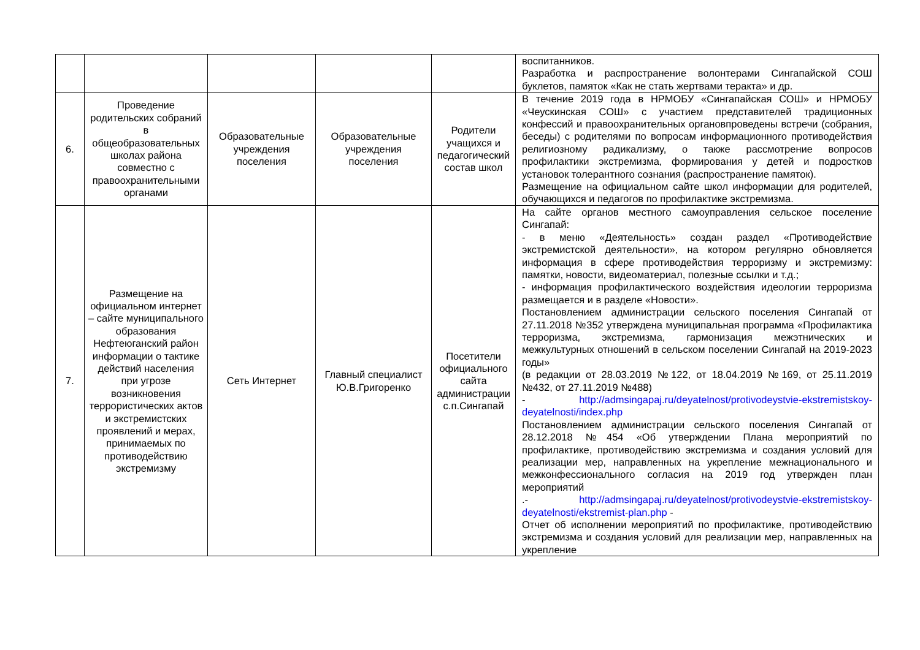| | | | | | воспитанников. Разработка и распространение волонтерами Сингапайской СОШ буклетов, памяток «Как не стать жертвами теракта» и др. |
| 6. | Проведение родительских собраний в общеобразовательных школах района совместно с правоохранительными органами | Образовательные учреждения поселения | Образовательные учреждения поселения | Родители учащихся и педагогический состав школ | В течение 2019 года в НРМОБУ «Сингапайская СОШ» и НРМОБУ «Чеускинская СОШ» с участием представителей традиционных конфессий и правоохранительных органовпроведены встречи (собрания, беседы) с родителями по вопросам информационного противодействия религиозному радикализму, о также рассмотрение вопросов профилактики экстремизма, формирования у детей и подростков установок толерантного сознания (распространение памяток). Размещение на официальном сайте школ информации для родителей, обучающихся и педагогов по профилактике экстремизма. |
| 7. | Размещение на официальном интернет – сайте муниципального образования Нефтеюганский район информации о тактике действий населения при угрозе возникновения террористических актов и экстремистских проявлений и мерах, принимаемых по противодействию экстремизму | Сеть Интернет | Главный специалист Ю.В.Григоренко | Посетители официального сайта администрации с.п.Сингапай | На сайте органов местного самоуправления сельское поселение Сингапай: - в меню «Деятельность» создан раздел «Противодействие экстремистской деятельности», на котором регулярно обновляется информация в сфере противодействия терроризму и экстремизму: памятки, новости, видеоматериал, полезные ссылки и т.д.; - информация профилактического воздействия идеологии терроризма размещается и в разделе «Новости». Постановлением администрации сельского поселения Сингапай от 27.11.2018 №352 утверждена муниципальная программа «Профилактика терроризма, экстремизма, гармонизация межэтнических и межкультурных отношений в сельском поселении Сингапай на 2019-2023 годы» (в редакции от 28.03.2019 №122, от 18.04.2019 №169, от 25.11.2019 №432, от 27.11.2019 №488) - http://admsingapaj.ru/deyatelnost/protivodeystvie-ekstremistskoy-deyatelnosti/index.php Постановлением администрации сельского поселения Сингапай от 28.12.2018 №454 «Об утверждении Плана мероприятий по профилактике, противодействию экстремизма и создания условий для реализации мер, направленных на укрепление межнационального и межконфессионального согласия на 2019 год утвержден план мероприятий .- http://admsingapaj.ru/deyatelnost/protivodeystvie-ekstremistskoy-deyatelnosti/ekstremist-plan.php - Отчет об исполнении мероприятий по профилактике, противодействию экстремизма и создания условий для реализации мер, направленных на укрепление |